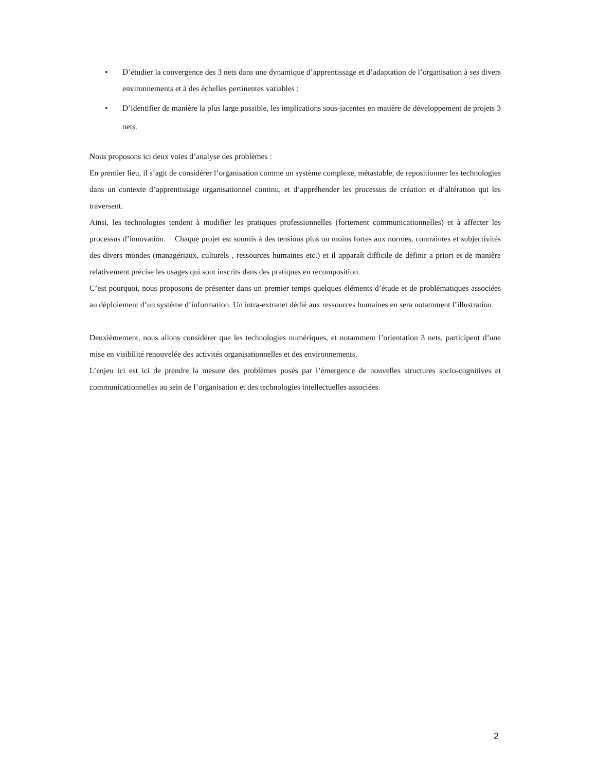• D’étudier la convergence des 3 nets dans une dynamique d’apprentissage et d’adaptation de l’organisation à ses divers environnements et à des échelles pertinentes variables ;
• D’identifier de manière la plus large possible, les implications sous-jacentes en matière de développement de projets 3 nets.
Nous proposons ici deux voies d’analyse des problèmes :
En premier lieu, il s’agit de considérer l’organisation comme un système complexe, métastable, de repositionner les technologies dans un contexte d’apprentissage organisationnel continu, et d’appréhender les processus de création et d’altération qui les traversent.
Ainsi, les technologies tendent à modifier les pratiques professionnelles (fortement communicationnelles) et à affecter les processus d’innovation. Chaque projet est soumis à des tensions plus ou moins fortes aux normes, contraintes et subjectivités des divers mondes (managériaux, culturels , ressources humaines etc.) et il apparaît difficile de définir a priori et de manière relativement précise les usages qui sont inscrits dans des pratiques en recomposition.
C’est pourquoi, nous proposons de présenter dans un premier temps quelques éléments d’étude et de problématiques associées au déploiement d’un système d’information. Un intra-extranet dédié aux ressources humaines en sera notamment l’illustration.
Deuxièmement, nous allons considérer que les technologies numériques, et notamment l’orientation 3 nets, participent d’une mise en visibilité renouvelée des activités organisationnelles et des environnements.
L’enjeu ici est ici de prendre la mesure des problèmes posés par l’émergence de nouvelles structures socio-cognitives et communicationnelles au sein de l’organisation et des technologies intellectuelles associées.
2